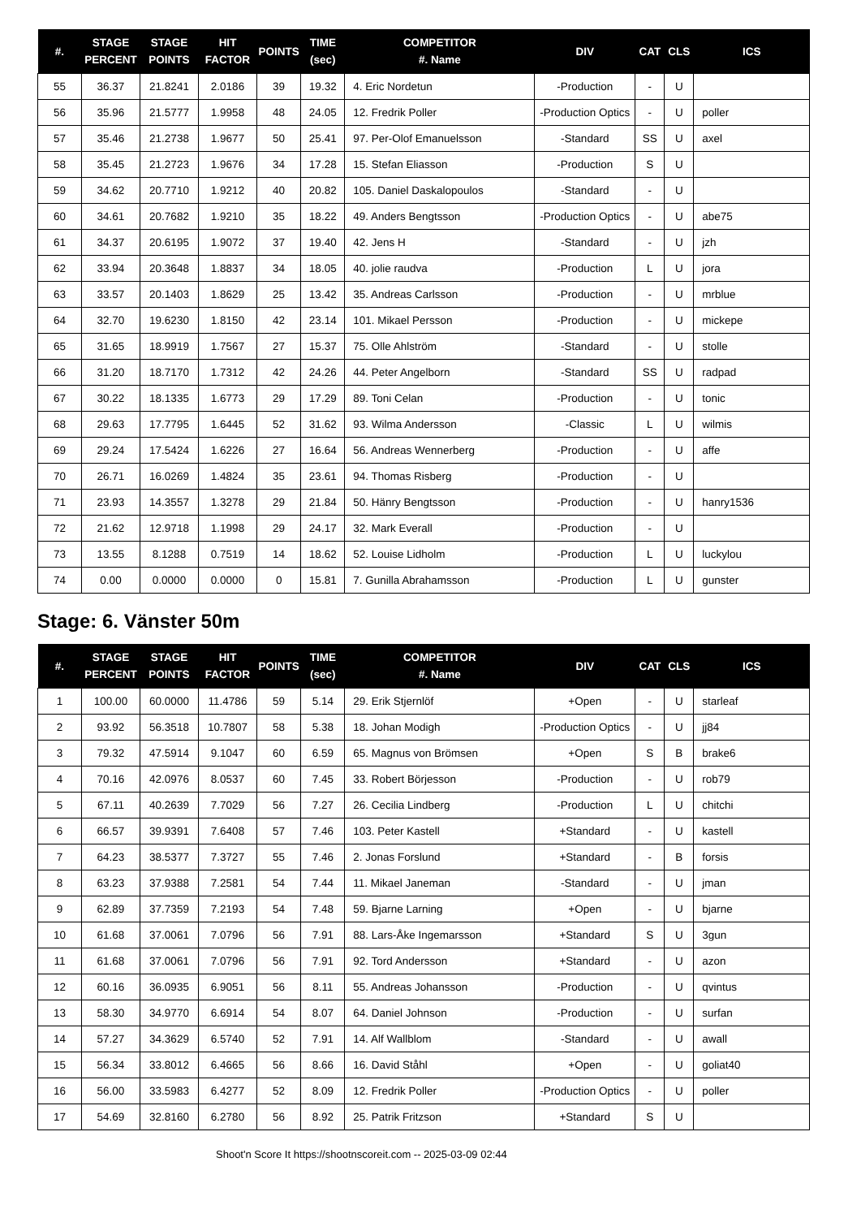| #. | STAGE PERCENT | STAGE POINTS | HIT FACTOR | POINTS | TIME (sec) | COMPETITOR #. Name | DIV | CAT | CLS | ICS |
| --- | --- | --- | --- | --- | --- | --- | --- | --- | --- | --- |
| 55 | 36.37 | 21.8241 | 2.0186 | 39 | 19.32 | 4. Eric Nordetun | -Production | - | U | |
| 56 | 35.96 | 21.5777 | 1.9958 | 48 | 24.05 | 12. Fredrik Poller | -Production Optics | - | U | poller |
| 57 | 35.46 | 21.2738 | 1.9677 | 50 | 25.41 | 97. Per-Olof Emanuelsson | -Standard | SS | U | axel |
| 58 | 35.45 | 21.2723 | 1.9676 | 34 | 17.28 | 15. Stefan Eliasson | -Production | S | U | |
| 59 | 34.62 | 20.7710 | 1.9212 | 40 | 20.82 | 105. Daniel Daskalopoulos | -Standard | - | U | |
| 60 | 34.61 | 20.7682 | 1.9210 | 35 | 18.22 | 49. Anders Bengtsson | -Production Optics | - | U | abe75 |
| 61 | 34.37 | 20.6195 | 1.9072 | 37 | 19.40 | 42. Jens H | -Standard | - | U | jzh |
| 62 | 33.94 | 20.3648 | 1.8837 | 34 | 18.05 | 40. jolie raudva | -Production | L | U | jora |
| 63 | 33.57 | 20.1403 | 1.8629 | 25 | 13.42 | 35. Andreas Carlsson | -Production | - | U | mrblue |
| 64 | 32.70 | 19.6230 | 1.8150 | 42 | 23.14 | 101. Mikael Persson | -Production | - | U | mickepe |
| 65 | 31.65 | 18.9919 | 1.7567 | 27 | 15.37 | 75. Olle Ahlström | -Standard | - | U | stolle |
| 66 | 31.20 | 18.7170 | 1.7312 | 42 | 24.26 | 44. Peter Angelborn | -Standard | SS | U | radpad |
| 67 | 30.22 | 18.1335 | 1.6773 | 29 | 17.29 | 89. Toni Celan | -Production | - | U | tonic |
| 68 | 29.63 | 17.7795 | 1.6445 | 52 | 31.62 | 93. Wilma Andersson | -Classic | L | U | wilmis |
| 69 | 29.24 | 17.5424 | 1.6226 | 27 | 16.64 | 56. Andreas Wennerberg | -Production | - | U | affe |
| 70 | 26.71 | 16.0269 | 1.4824 | 35 | 23.61 | 94. Thomas Risberg | -Production | - | U | |
| 71 | 23.93 | 14.3557 | 1.3278 | 29 | 21.84 | 50. Hänry Bengtsson | -Production | - | U | hanry1536 |
| 72 | 21.62 | 12.9718 | 1.1998 | 29 | 24.17 | 32. Mark Everall | -Production | - | U | |
| 73 | 13.55 | 8.1288 | 0.7519 | 14 | 18.62 | 52. Louise Lidholm | -Production | L | U | luckylou |
| 74 | 0.00 | 0.0000 | 0.0000 | 0 | 15.81 | 7. Gunilla Abrahamsson | -Production | L | U | gunster |
Stage: 6. Vänster 50m
| #. | STAGE PERCENT | STAGE POINTS | HIT FACTOR | POINTS | TIME (sec) | COMPETITOR #. Name | DIV | CAT | CLS | ICS |
| --- | --- | --- | --- | --- | --- | --- | --- | --- | --- | --- |
| 1 | 100.00 | 60.0000 | 11.4786 | 59 | 5.14 | 29. Erik Stjernlöf | +Open | - | U | starleaf |
| 2 | 93.92 | 56.3518 | 10.7807 | 58 | 5.38 | 18. Johan Modigh | -Production Optics | - | U | jj84 |
| 3 | 79.32 | 47.5914 | 9.1047 | 60 | 6.59 | 65. Magnus von Brömsen | +Open | S | B | brake6 |
| 4 | 70.16 | 42.0976 | 8.0537 | 60 | 7.45 | 33. Robert Börjesson | -Production | - | U | rob79 |
| 5 | 67.11 | 40.2639 | 7.7029 | 56 | 7.27 | 26. Cecilia Lindberg | -Production | L | U | chitchi |
| 6 | 66.57 | 39.9391 | 7.6408 | 57 | 7.46 | 103. Peter Kastell | +Standard | - | U | kastell |
| 7 | 64.23 | 38.5377 | 7.3727 | 55 | 7.46 | 2. Jonas Forslund | +Standard | - | B | forsis |
| 8 | 63.23 | 37.9388 | 7.2581 | 54 | 7.44 | 11. Mikael Janeman | -Standard | - | U | jman |
| 9 | 62.89 | 37.7359 | 7.2193 | 54 | 7.48 | 59. Bjarne Larning | +Open | - | U | bjarne |
| 10 | 61.68 | 37.0061 | 7.0796 | 56 | 7.91 | 88. Lars-Åke Ingemarsson | +Standard | S | U | 3gun |
| 11 | 61.68 | 37.0061 | 7.0796 | 56 | 7.91 | 92. Tord Andersson | +Standard | - | U | azon |
| 12 | 60.16 | 36.0935 | 6.9051 | 56 | 8.11 | 55. Andreas Johansson | -Production | - | U | qvintus |
| 13 | 58.30 | 34.9770 | 6.6914 | 54 | 8.07 | 64. Daniel Johnson | -Production | - | U | surfan |
| 14 | 57.27 | 34.3629 | 6.5740 | 52 | 7.91 | 14. Alf Wallblom | -Standard | - | U | awall |
| 15 | 56.34 | 33.8012 | 6.4665 | 56 | 8.66 | 16. David Ståhl | +Open | - | U | goliat40 |
| 16 | 56.00 | 33.5983 | 6.4277 | 52 | 8.09 | 12. Fredrik Poller | -Production Optics | - | U | poller |
| 17 | 54.69 | 32.8160 | 6.2780 | 56 | 8.92 | 25. Patrik Fritzson | +Standard | S | U | |
Shoot'n Score It https://shootnscoreit.com -- 2025-03-09 02:44